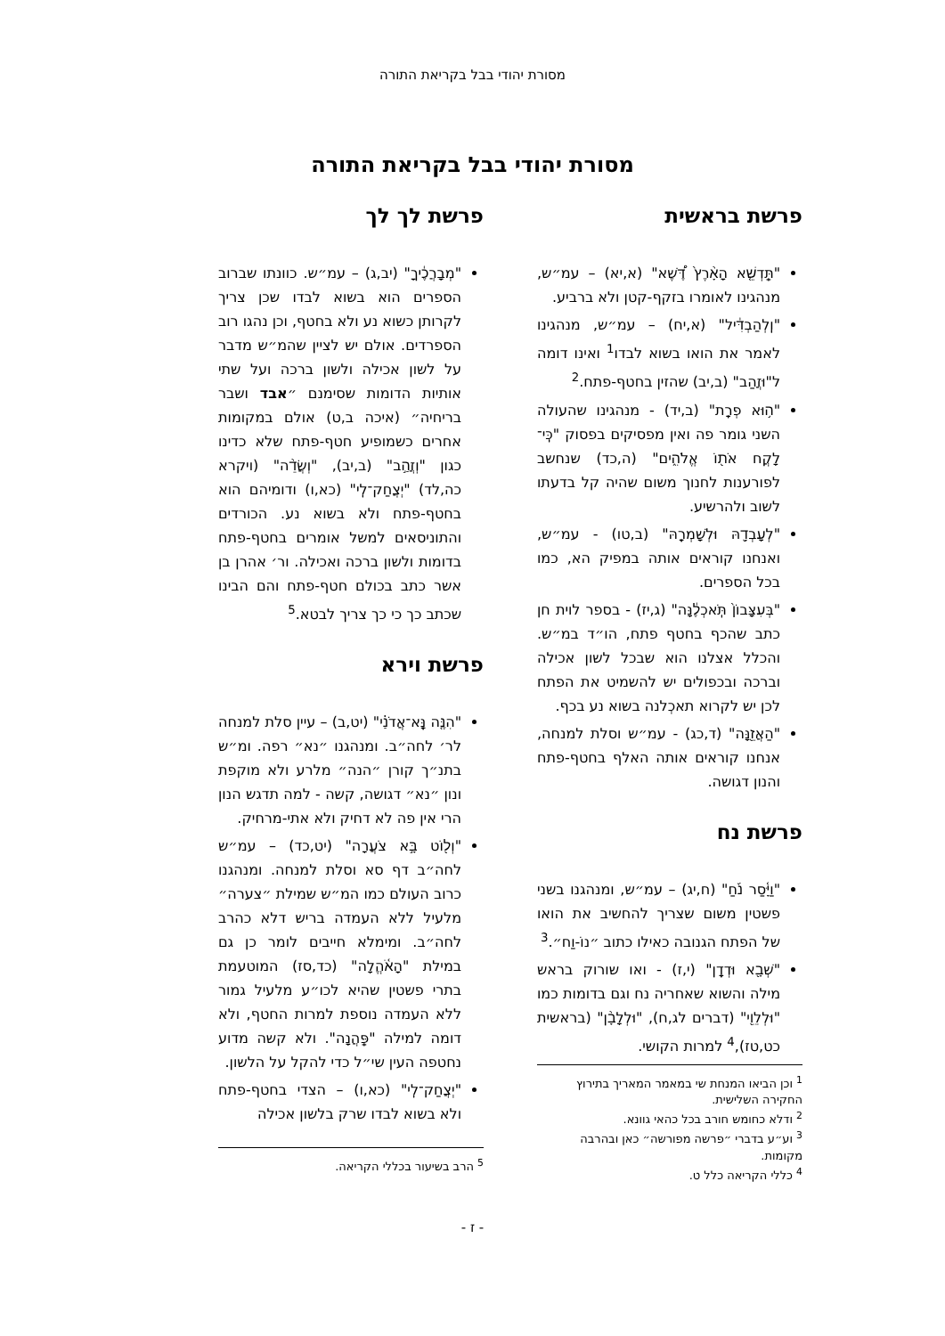מסורת יהודי בבל בקריאת התורה
מסורת יהודי בבל בקריאת התורה
פרשת בראשית
"תַּֽדְשֵׁ֤א הָאָ֨רֶץ֙ דֶּ֠שֶׁא" (א,יא) – עמ״ש, מנהגינו לאומרו בזקף-קטן ולא ברביע.
"וְֽלְהַבְדִּ֔יל" (א,יח) – עמ״ש, מנהגינו לאמר את הואו בשוא לבדו<sup>1</sup> ואינו דומה ל"וּזֲהַב" (ב,יב) שהזין בחטף-פתח.<sup>2</sup>
"ה֥וּא פְרָֽת" (ב,יד) - מנהגינו שהעולה השני גומר פה ואין מפסיקים בפסוק "כִּֽי־לָקֲח אֹת֖וֹ אֱלֹהִ֑ים" (ה,כד) שנחשב לפורענות לחנוך משום שהיה קל בדעתו לשוב ולהרשיע.
"לְעָבְדָ֖הּ וּלְשָׁמְרָֽהּ" (ב,טו) - עמ״ש, ואנחנו קוראים אותה במפיק הא, כמו בכל הספרים.
"בְּעִצָּבוֹן֙ תֹּֽאכְלֶ֔נָּה" (ג,יז) - בספר לוית חן כתב שהכף בחטף פתח, הו״ד במ״ש. והכלל אצלנו הוא שבכל לשון אכילה וברכה ובכפולים יש להשמיט את הפתח לכן יש לקרוא תאכְלנה בשוא נע בכף.
"הַאֲזֵ֖נָּה" (ד,כג) - עמ״ש וסלת למנחה, אנחנו קוראים אותה האלף בחטף-פתח והנון דגושה.
פרשת נח
"וַיָּ֫סַר נֹ֜חַ" (ח,יג) – עמ״ש, ומנהגנו בשני פשטין משום שצריך להחשיב את הואו של הפתח הגנובה כאילו כתוב ״נוֹ-וַח״.<sup>3</sup>
"שְׁבָ֖א וּדְדָֽן" (י,ז) - ואו שורוק בראש מילה והשוא שאחריה נח וגם בדומות כמו "וּלְלֵוִ֖י" (דברים לג,ח), "וּלְלָבָ֨ן" (בראשית כט,טז),<sup>4</sup> למרות הקושי.
<sup>1</sup> וכן הביאו המנחת שי במאמר המאריך בתירוץ החקירה השלישית.
<sup>2</sup> ודלא כחומש חורב בכל כהאי גוונא.
<sup>3</sup> וע״ע בדברי ״פרשה מפורשה״ כאן ובהרבה מקומות.
<sup>4</sup> כללי הקריאה כלל ט.
פרשת לך לך
"מְבָרֲכֶ֔יךָ" (יב,ג) – עמ״ש. כוונתו שברוב הספרים הוא בשוא לבדו שכן צריך לקרותן כשוא נע ולא בחטף, וכן נהגו רוב הספרדים. אולם יש לציין שהמ״ש מדבר על לשון אכילה ולשון ברכה ועל שתי אותיות הדומות שסימנם ״אבד ושבר בריחיה״ (איכה ב,ט) אולם במקומות אחרים כשמופיע חטף-פתח שלא כדינו כגון "וְזֲהַ֣ב" (ב,יב), "וְשֲׂדֵ֨ה" (ויקרא כה,לד) "יְצֲחַק־לִֽי" (כא,ו) ודומיהם הוא בחטף-פתח ולא בשוא נע. הכורדים והתוניסאים למשל אומרים בחטף-פתח בדומות ולשון ברכה ואכילה. ור׳ אהרן בן אשר כתב בכולם חטף-פתח והם הבינו שכתב כך כי כך צריך לבטא.<sup>5</sup>
פרשת וירא
"הִנֶּ֤ה נָּֽא־אֲדֹנַ֗י" (יט,ב) – עיין סלת למנחה לר׳ לחה״ב. ומנהגנו ״נא״ רפה. ומ״ש בתנ״ך קורן ״הנה״ מלרע ולא מוקפת ונון ״נא״ דגושה, קשה - למה תדגש הנון הרי אין פה לא דחיק ולא אתי-מרחיק.
"וְל֖וֹט בָּ֣א צֹעֲרָה" (יט,כד) – עמ״ש לחה״ב דף סא וסלת למנחה. ומנהגנו כרוב העולם כמו המ״ש שמילת ״צערה״ מלעיל ללא העמדה בריש דלא כהרב לחה״ב. ומימלא חייבים לומר כן גם במילת "הָאֹ֫הֱלָה" (כד,סז) המוטעמת בתרי פשטין שהיא לכו״ע מלעיל גמור ללא העמדה נוספת למרות החטף, ולא דומה למילה "פַּֽהֲנָה". ולא קשה מדוע נחטפה העין שי״ל כדי להקל על הלשון.
"יְצֲחַק־לִֽי" (כא,ו) – הצדי בחטף-פתח ולא בשוא לבדו שרק בלשון אכילה
<sup>5</sup> הרב בשיעור בכללי הקריאה.
- ז -